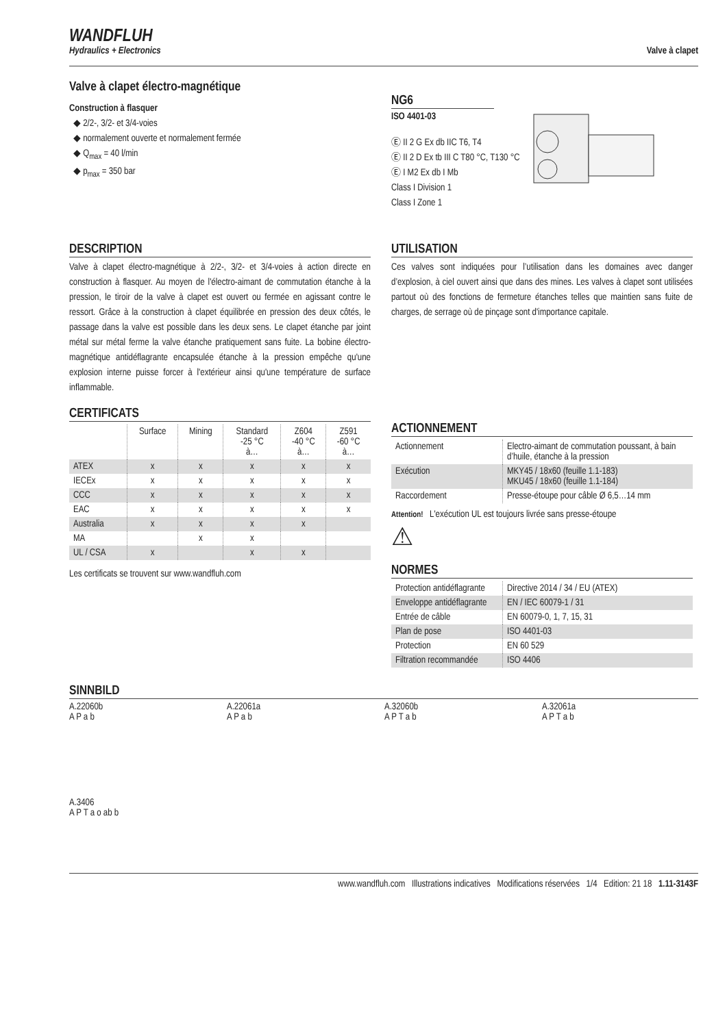WANDFLUH
Hydraulics + Electronics
Valve à clapet
Valve à clapet électro-magnétique
Construction à flasquer
◆ 2/2-, 3/2- et 3/4-voies
◆ normalement ouverte et normalement fermée
◆ Q<sub>max</sub> = 40 l/min
◆ p<sub>max</sub> = 350 bar
NG6
ISO 4401-03
Ⓔ II 2 G Ex db IIC T6, T4
Ⓔ II 2 D Ex tb III C T80 °C, T130 °C
Ⓔ I M2 Ex db I Mb
Class I Division 1
Class I Zone 1
DESCRIPTION
Valve à clapet électro-magnétique à 2/2-, 3/2- et 3/4-voies à action directe en construction à flasquer. Au moyen de l'électro-aimant de commutation étanche à la pression, le tiroir de la valve à clapet est ouvert ou fermée en agissant contre le ressort. Grâce à la construction à clapet équilibrée en pression des deux côtés, le passage dans la valve est possible dans les deux sens. Le clapet étanche par joint métal sur métal ferme la valve étanche pratiquement sans fuite. La bobine électro-magnétique antidéflagrante encapsulée étanche à la pression empêche qu'une explosion interne puisse forcer à l'extérieur ainsi qu'une température de surface inflammable.
CERTIFICATS
| | Surface | Mining | Standard -25 °C à… | Z604 -40 °C à… | Z591 -60 °C à… |
| ATEX | x | x | x | x | x |
| IECEx | x | x | x | x | x |
| CCC | x | x | x | x | x |
| EAC | x | x | x | x | x |
| Australia | x | x | x | x | |
| MA | | x | x | | |
| UL / CSA | x | | x | x | |
Les certificats se trouvent sur www.wandfluh.com
UTILISATION
Ces valves sont indiquées pour l’utilisation dans les domaines avec danger d’explosion, à ciel ouvert ainsi que dans des mines. Les valves à clapet sont utilisées partout où des fonctions de fermeture étanches telles que maintien sans fuite de charges, de serrage où de pinçage sont d'importance capitale.
ACTIONNEMENT
| Actionnement | Electro-aimant de commutation poussant, à bain d’huile, étanche à la pression |
| Exécution | MKY45 / 18x60 (feuille 1.1-183) MKU45 / 18x60 (feuille 1.1-184) |
| Raccordement | Presse-étoupe pour câble Ø 6,5…14 mm |
Attention! L'exécution UL est toujours livrée sans presse-étoupe
⚠
NORMES
| Protection antidéflagrante | Directive 2014 / 34 / EU (ATEX) |
| Enveloppe antidéflagrante | EN / IEC 60079-1 / 31 |
| Entrée de câble | EN 60079-0, 1, 7, 15, 31 |
| Plan de pose | ISO 4401-03 |
| Protection | EN 60 529 |
| Filtration recommandée | ISO 4406 |
SINNBILD
A.22060b
A P a b
A.22061a
A P a b
A.32060b
A P T a b
A.32061a
A P T a b
A.3406
A P T a o ab b
www.wandfluh.com Illustrations indicatives Modifications réservées 1/4 Edition: 21 18 1.11-3143F